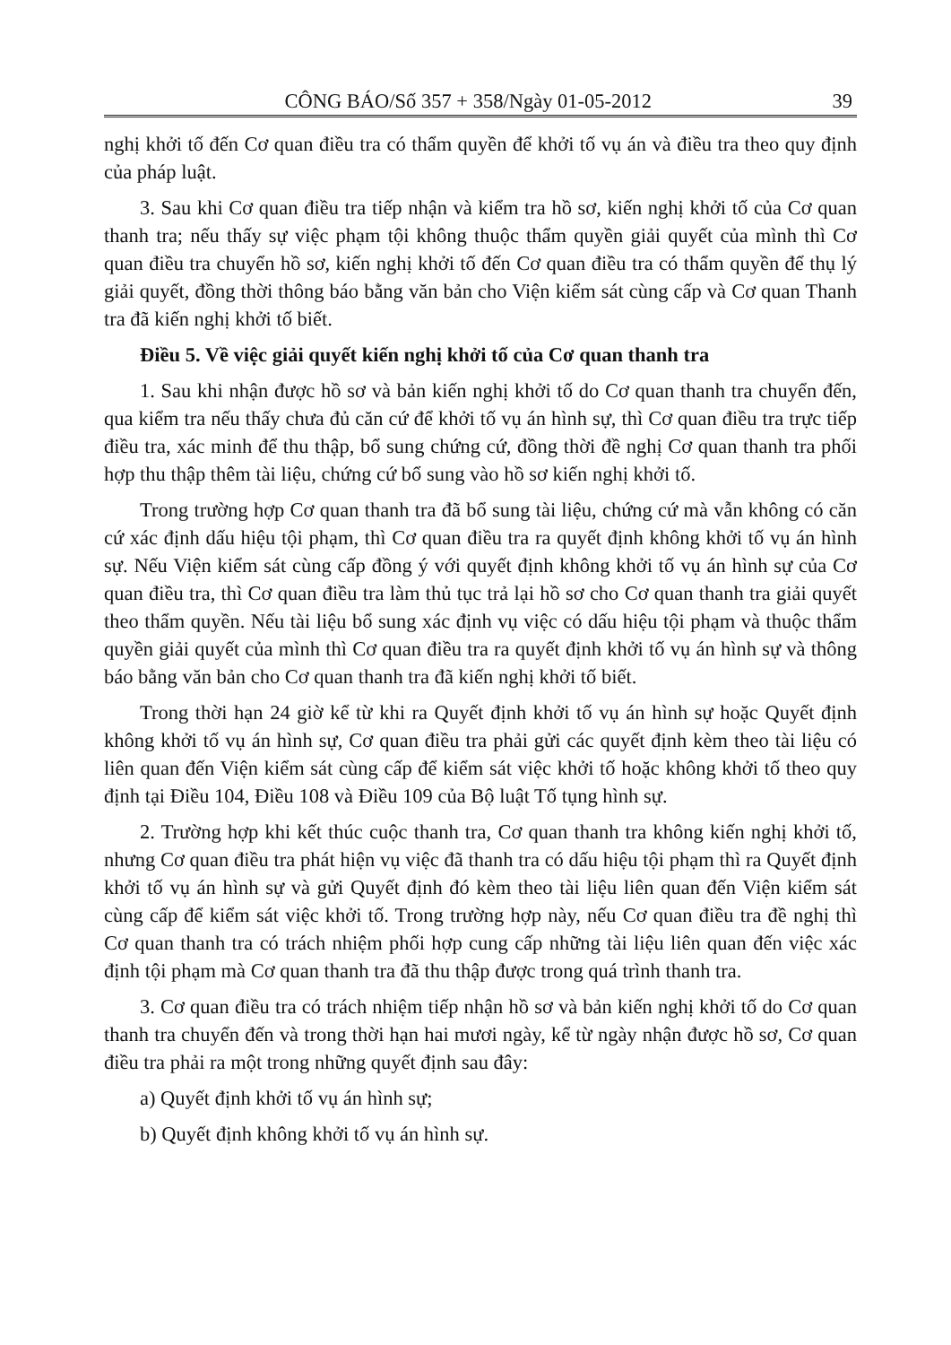CÔNG BÁO/Số 357 + 358/Ngày 01-05-2012 39
nghị khởi tố đến Cơ quan điều tra có thẩm quyền để khởi tố vụ án và điều tra theo quy định của pháp luật.
3. Sau khi Cơ quan điều tra tiếp nhận và kiểm tra hồ sơ, kiến nghị khởi tố của Cơ quan thanh tra; nếu thấy sự việc phạm tội không thuộc thẩm quyền giải quyết của mình thì Cơ quan điều tra chuyển hồ sơ, kiến nghị khởi tố đến Cơ quan điều tra có thẩm quyền để thụ lý giải quyết, đồng thời thông báo bằng văn bản cho Viện kiểm sát cùng cấp và Cơ quan Thanh tra đã kiến nghị khởi tố biết.
Điều 5. Về việc giải quyết kiến nghị khởi tố của Cơ quan thanh tra
1. Sau khi nhận được hồ sơ và bản kiến nghị khởi tố do Cơ quan thanh tra chuyển đến, qua kiểm tra nếu thấy chưa đủ căn cứ để khởi tố vụ án hình sự, thì Cơ quan điều tra trực tiếp điều tra, xác minh để thu thập, bổ sung chứng cứ, đồng thời đề nghị Cơ quan thanh tra phối hợp thu thập thêm tài liệu, chứng cứ bổ sung vào hồ sơ kiến nghị khởi tố.
Trong trường hợp Cơ quan thanh tra đã bổ sung tài liệu, chứng cứ mà vẫn không có căn cứ xác định dấu hiệu tội phạm, thì Cơ quan điều tra ra quyết định không khởi tố vụ án hình sự. Nếu Viện kiểm sát cùng cấp đồng ý với quyết định không khởi tố vụ án hình sự của Cơ quan điều tra, thì Cơ quan điều tra làm thủ tục trả lại hồ sơ cho Cơ quan thanh tra giải quyết theo thẩm quyền. Nếu tài liệu bổ sung xác định vụ việc có dấu hiệu tội phạm và thuộc thẩm quyền giải quyết của mình thì Cơ quan điều tra ra quyết định khởi tố vụ án hình sự và thông báo bằng văn bản cho Cơ quan thanh tra đã kiến nghị khởi tố biết.
Trong thời hạn 24 giờ kể từ khi ra Quyết định khởi tố vụ án hình sự hoặc Quyết định không khởi tố vụ án hình sự, Cơ quan điều tra phải gửi các quyết định kèm theo tài liệu có liên quan đến Viện kiểm sát cùng cấp để kiểm sát việc khởi tố hoặc không khởi tố theo quy định tại Điều 104, Điều 108 và Điều 109 của Bộ luật Tố tụng hình sự.
2. Trường hợp khi kết thúc cuộc thanh tra, Cơ quan thanh tra không kiến nghị khởi tố, nhưng Cơ quan điều tra phát hiện vụ việc đã thanh tra có dấu hiệu tội phạm thì ra Quyết định khởi tố vụ án hình sự và gửi Quyết định đó kèm theo tài liệu liên quan đến Viện kiểm sát cùng cấp để kiểm sát việc khởi tố. Trong trường hợp này, nếu Cơ quan điều tra đề nghị thì Cơ quan thanh tra có trách nhiệm phối hợp cung cấp những tài liệu liên quan đến việc xác định tội phạm mà Cơ quan thanh tra đã thu thập được trong quá trình thanh tra.
3. Cơ quan điều tra có trách nhiệm tiếp nhận hồ sơ và bản kiến nghị khởi tố do Cơ quan thanh tra chuyển đến và trong thời hạn hai mươi ngày, kể từ ngày nhận được hồ sơ, Cơ quan điều tra phải ra một trong những quyết định sau đây:
a) Quyết định khởi tố vụ án hình sự;
b) Quyết định không khởi tố vụ án hình sự.